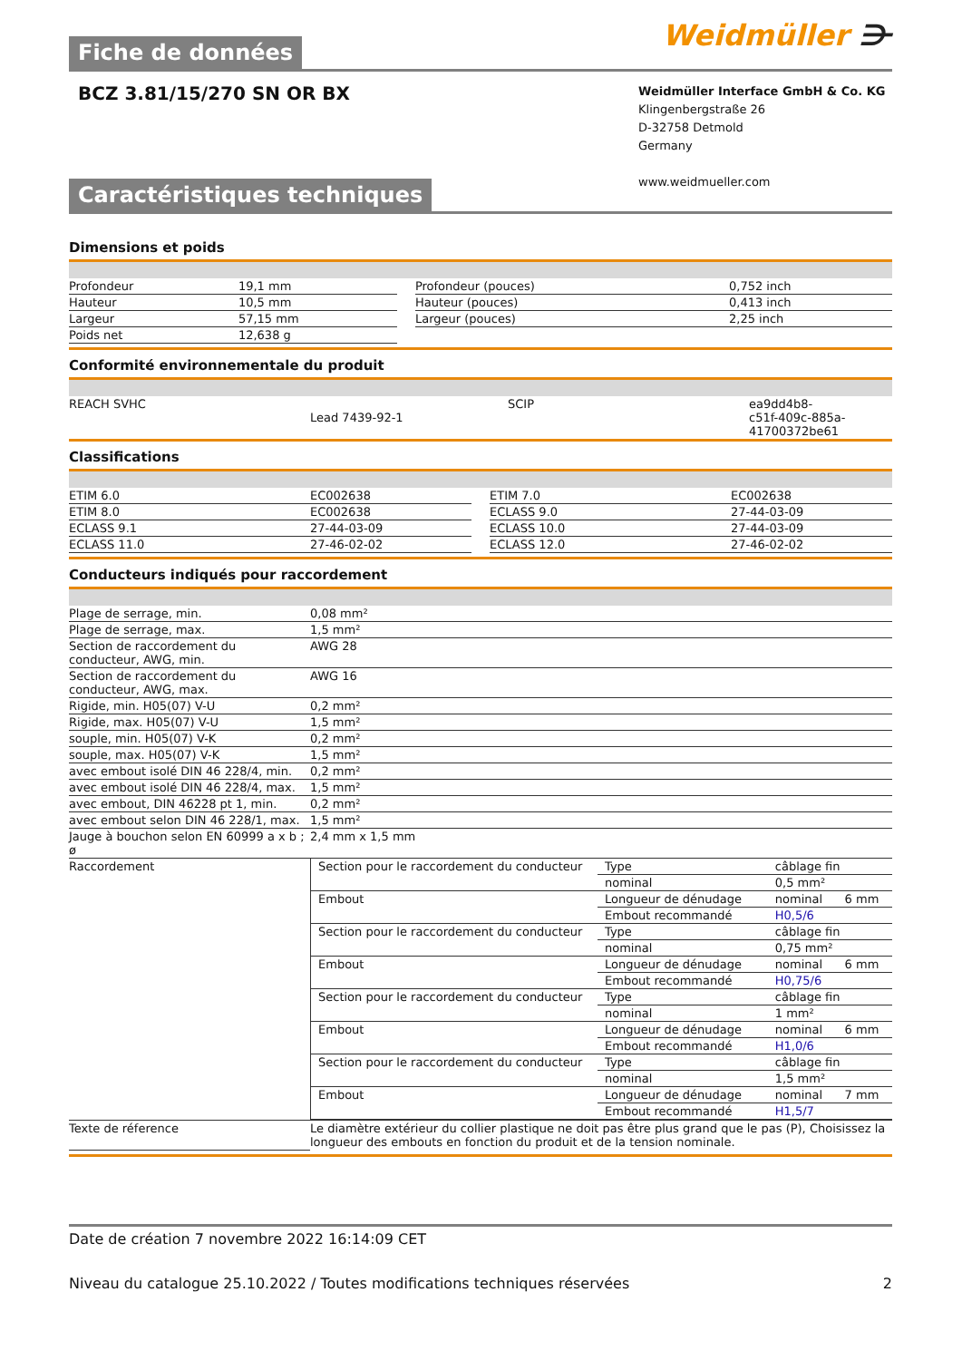Fiche de données
Weidmüller ⋺
BCZ 3.81/15/270 SN OR BX
Weidmüller Interface GmbH & Co. KG
Klingenbergstraße 26
D-32758 Detmold
Germany
www.weidmueller.com
Caractéristiques techniques
Dimensions et poids
| Profondeur | 19,1 mm | | Profondeur (pouces) | 0,752 inch |
| Hauteur | 10,5 mm | | Hauteur (pouces) | 0,413 inch |
| Largeur | 57,15 mm | | Largeur (pouces) | 2,25 inch |
| Poids net | 12,638 g | | | |
Conformité environnementale du produit
| REACH SVHC | Lead 7439-92-1 | | SCIP | ea9dd4b8- c51f-409c-885a-41700372be61 |
Classifications
| ETIM 6.0 | EC002638 | | ETIM 7.0 | EC002638 |
| ETIM 8.0 | EC002638 | | ECLASS 9.0 | 27-44-03-09 |
| ECLASS 9.1 | 27-44-03-09 | | ECLASS 10.0 | 27-44-03-09 |
| ECLASS 11.0 | 27-46-02-02 | | ECLASS 12.0 | 27-46-02-02 |
Conducteurs indiqués pour raccordement
| Plage de serrage, min. | 0,08 mm² |
| Plage de serrage, max. | 1,5 mm² |
| Section de raccordement du conducteur, AWG, min. | AWG 28 |
| Section de raccordement du conducteur, AWG, max. | AWG 16 |
| Rigide, min. H05(07) V-U | 0,2 mm² |
| Rigide, max. H05(07) V-U | 1,5 mm² |
| souple, min. H05(07) V-K | 0,2 mm² |
| souple, max. H05(07) V-K | 1,5 mm² |
| avec embout isolé DIN 46 228/4, min. | 0,2 mm² |
| avec embout isolé DIN 46 228/4, max. | 1,5 mm² |
| avec embout, DIN 46228 pt 1, min. | 0,2 mm² |
| avec embout selon DIN 46 228/1, max. | 1,5 mm² |
| Jauge à bouchon selon EN 60999 a x b ; ø | 2,4 mm x 1,5 mm |
| Raccordement | / Section pour le raccordement du conducteur / Type / câblage fin / / / / nominal / 0,5 mm² / / / Embout / Longueur de dénudage / nominal / 6 mm / / / Embout recommandé / H0,5/6 / / / Section pour le raccordement du conducteur / Type / câblage fin / / / / nominal / 0,75 mm² / / / Embout / Longueur de dénudage / nominal / 6 mm / / / Embout recommandé / H0,75/6 / / / Section pour le raccordement du conducteur / Type / câblage fin / / / / nominal / 1 mm² / / / Embout / Longueur de dénudage / nominal / 6 mm / / / Embout recommandé / H1,0/6 / / / Section pour le raccordement du conducteur / Type / câblage fin / / / / nominal / 1,5 mm² / / / Embout / Longueur de dénudage / nominal / 7 mm / / / Embout recommandé / H1,5/7 / / |
| Texte de réference | Le diamètre extérieur du collier plastique ne doit pas être plus grand que le pas (P), Choisissez la longueur des embouts en fonction du produit et de la tension nominale. |
Date de création 7 novembre 2022 16:14:09 CET
Niveau du catalogue 25.10.2022 / Toutes modifications techniques réservées 2